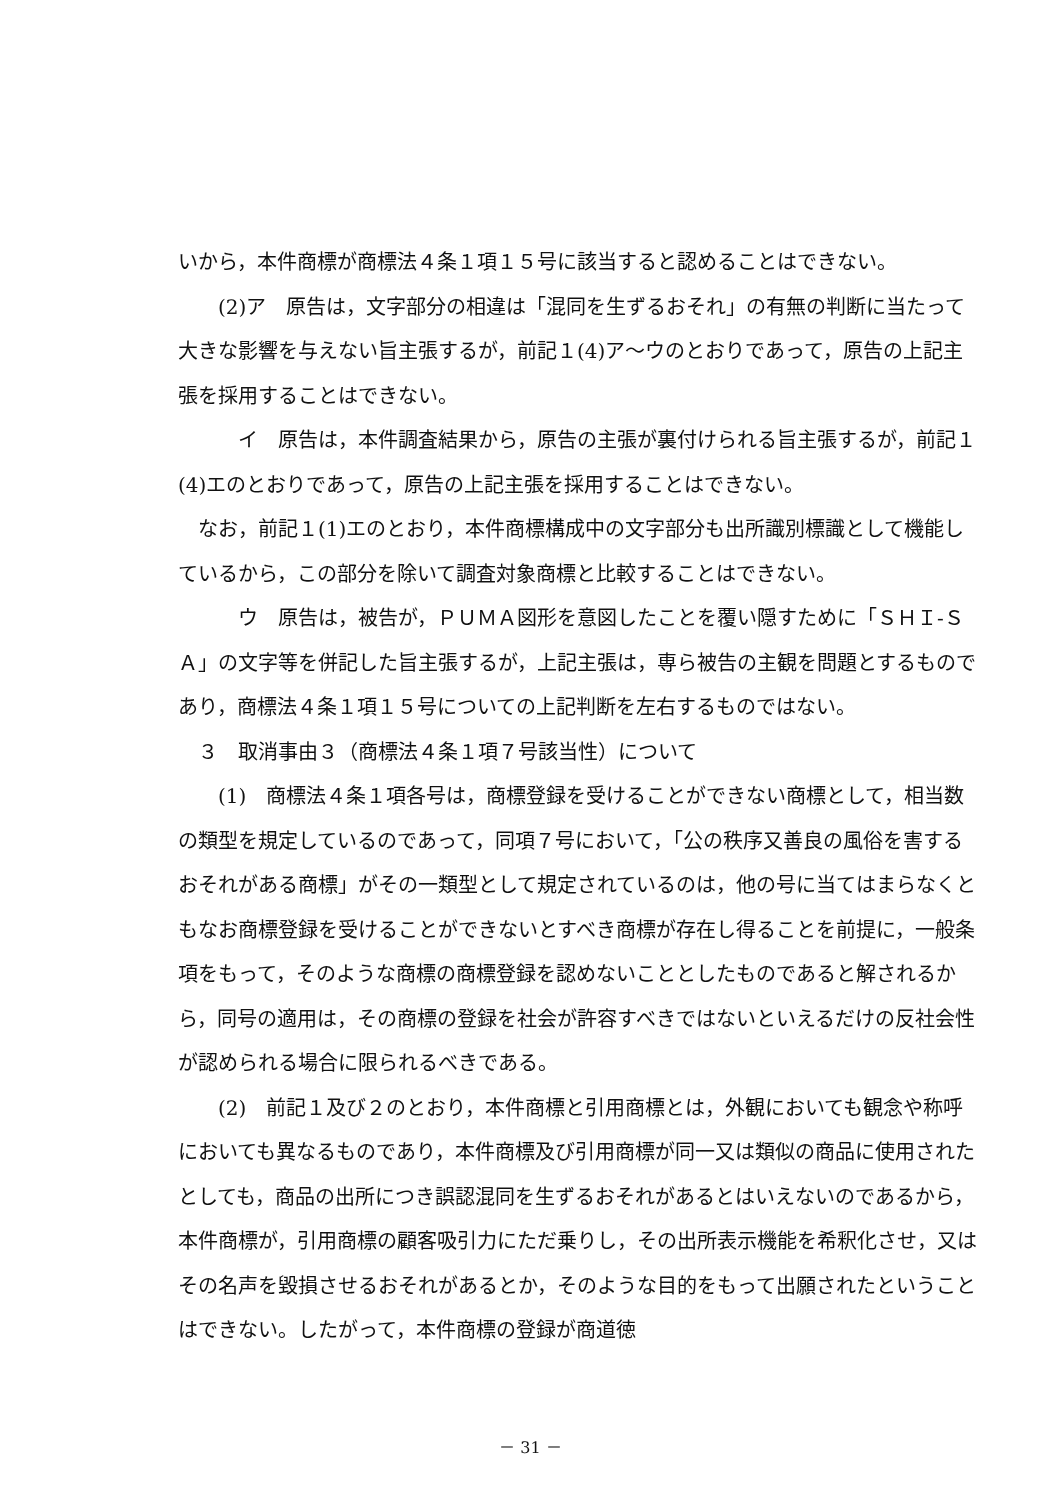いから，本件商標が商標法４条１項１５号に該当すると認めることはできない。
　　(2)ア　原告は，文字部分の相違は「混同を生ずるおそれ」の有無の判断に当たって大きな影響を与えない旨主張するが，前記１(4)ア～ウのとおりであって，原告の上記主張を採用することはできない。
　　　イ　原告は，本件調査結果から，原告の主張が裏付けられる旨主張するが，前記１(4)エのとおりであって，原告の上記主張を採用することはできない。
　なお，前記１(1)エのとおり，本件商標構成中の文字部分も出所識別標識として機能しているから，この部分を除いて調査対象商標と比較することはできない。
　　　ウ　原告は，被告が，ＰＵＭＡ図形を意図したことを覆い隠すために「ＳＨＩ‐ＳＡ」の文字等を併記した旨主張するが，上記主張は，専ら被告の主観を問題とするものであり，商標法４条１項１５号についての上記判断を左右するものではない。
　３　取消事由３（商標法４条１項７号該当性）について
　　(1)　商標法４条１項各号は，商標登録を受けることができない商標として，相当数の類型を規定しているのであって，同項７号において，「公の秩序又善良の風俗を害するおそれがある商標」がその一類型として規定されているのは，他の号に当てはまらなくともなお商標登録を受けることができないとすべき商標が存在し得ることを前提に，一般条項をもって，そのような商標の商標登録を認めないこととしたものであると解されるから，同号の適用は，その商標の登録を社会が許容すべきではないといえるだけの反社会性が認められる場合に限られるべきである。
　　(2)　前記１及び２のとおり，本件商標と引用商標とは，外観においても観念や称呼においても異なるものであり，本件商標及び引用商標が同一又は類似の商品に使用されたとしても，商品の出所につき誤認混同を生ずるおそれがあるとはいえないのであるから，本件商標が，引用商標の顧客吸引力にただ乗りし，その出所表示機能を希釈化させ，又はその名声を毀損させるおそれがあるとか，そのような目的をもって出願されたということはできない。したがって，本件商標の登録が商道徳
－ 31 －